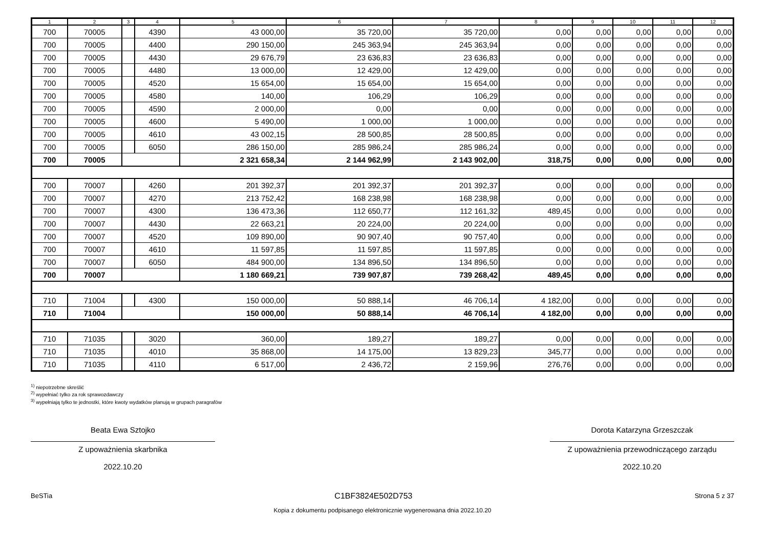| 1 | 2 | 3 | 4 | 5 | 6 | 7 | 8 | 9 | 10 | 11 | 12 |
| --- | --- | --- | --- | --- | --- | --- | --- | --- | --- | --- | --- |
| 700 | 70005 | | 4390 | 43 000,00 | 35 720,00 | 35 720,00 | 0,00 | 0,00 | 0,00 | 0,00 | 0,00 |
| 700 | 70005 | | 4400 | 290 150,00 | 245 363,94 | 245 363,94 | 0,00 | 0,00 | 0,00 | 0,00 | 0,00 |
| 700 | 70005 | | 4430 | 29 676,79 | 23 636,83 | 23 636,83 | 0,00 | 0,00 | 0,00 | 0,00 | 0,00 |
| 700 | 70005 | | 4480 | 13 000,00 | 12 429,00 | 12 429,00 | 0,00 | 0,00 | 0,00 | 0,00 | 0,00 |
| 700 | 70005 | | 4520 | 15 654,00 | 15 654,00 | 15 654,00 | 0,00 | 0,00 | 0,00 | 0,00 | 0,00 |
| 700 | 70005 | | 4580 | 140,00 | 106,29 | 106,29 | 0,00 | 0,00 | 0,00 | 0,00 | 0,00 |
| 700 | 70005 | | 4590 | 2 000,00 | 0,00 | 0,00 | 0,00 | 0,00 | 0,00 | 0,00 | 0,00 |
| 700 | 70005 | | 4600 | 5 490,00 | 1 000,00 | 1 000,00 | 0,00 | 0,00 | 0,00 | 0,00 | 0,00 |
| 700 | 70005 | | 4610 | 43 002,15 | 28 500,85 | 28 500,85 | 0,00 | 0,00 | 0,00 | 0,00 | 0,00 |
| 700 | 70005 | | 6050 | 286 150,00 | 285 986,24 | 285 986,24 | 0,00 | 0,00 | 0,00 | 0,00 | 0,00 |
| 700 | 70005 | | | 2 321 658,34 | 2 144 962,99 | 2 143 902,00 | 318,75 | 0,00 | 0,00 | 0,00 | 0,00 |
| 700 | 70007 | | 4260 | 201 392,37 | 201 392,37 | 201 392,37 | 0,00 | 0,00 | 0,00 | 0,00 | 0,00 |
| 700 | 70007 | | 4270 | 213 752,42 | 168 238,98 | 168 238,98 | 0,00 | 0,00 | 0,00 | 0,00 | 0,00 |
| 700 | 70007 | | 4300 | 136 473,36 | 112 650,77 | 112 161,32 | 489,45 | 0,00 | 0,00 | 0,00 | 0,00 |
| 700 | 70007 | | 4430 | 22 663,21 | 20 224,00 | 20 224,00 | 0,00 | 0,00 | 0,00 | 0,00 | 0,00 |
| 700 | 70007 | | 4520 | 109 890,00 | 90 907,40 | 90 757,40 | 0,00 | 0,00 | 0,00 | 0,00 | 0,00 |
| 700 | 70007 | | 4610 | 11 597,85 | 11 597,85 | 11 597,85 | 0,00 | 0,00 | 0,00 | 0,00 | 0,00 |
| 700 | 70007 | | 6050 | 484 900,00 | 134 896,50 | 134 896,50 | 0,00 | 0,00 | 0,00 | 0,00 | 0,00 |
| 700 | 70007 | | | 1 180 669,21 | 739 907,87 | 739 268,42 | 489,45 | 0,00 | 0,00 | 0,00 | 0,00 |
| 710 | 71004 | | 4300 | 150 000,00 | 50 888,14 | 46 706,14 | 4 182,00 | 0,00 | 0,00 | 0,00 | 0,00 |
| 710 | 71004 | | | 150 000,00 | 50 888,14 | 46 706,14 | 4 182,00 | 0,00 | 0,00 | 0,00 | 0,00 |
| 710 | 71035 | | 3020 | 360,00 | 189,27 | 189,27 | 0,00 | 0,00 | 0,00 | 0,00 | 0,00 |
| 710 | 71035 | | 4010 | 35 868,00 | 14 175,00 | 13 829,23 | 345,77 | 0,00 | 0,00 | 0,00 | 0,00 |
| 710 | 71035 | | 4110 | 6 517,00 | 2 436,72 | 2 159,96 | 276,76 | 0,00 | 0,00 | 0,00 | 0,00 |
<sup>1)</sup> niepotrzebne skreślić
<sup>2)</sup> wypełniać tylko za rok sprawozdawczy
<sup>3)</sup> wypełniają tylko te jednostki, które kwoty wydatków planują w grupach paragrafów
Beata Ewa Sztojko
Z upoważnienia skarbnika
2022.10.20
Dorota Katarzyna Grzeszczak
Z upoważnienia przewodniczącego zarządu
2022.10.20
BeSTia C1BF3824E502D753 Strona 5 z 37
Kopia z dokumentu podpisanego elektronicznie wygenerowana dnia 2022.10.20